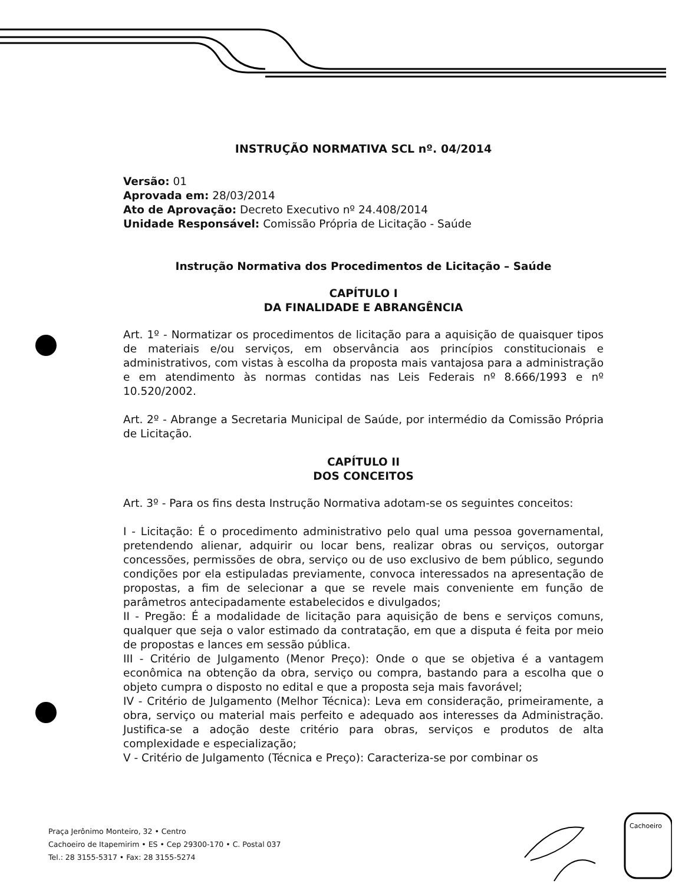INSTRUÇÃO NORMATIVA SCL nº. 04/2014
Versão: 01
Aprovada em: 28/03/2014
Ato de Aprovação: Decreto Executivo nº 24.408/2014
Unidade Responsável: Comissão Própria de Licitação - Saúde
Instrução Normativa dos Procedimentos de Licitação – Saúde
CAPÍTULO I
DA FINALIDADE E ABRANGÊNCIA
Art. 1º - Normatizar os procedimentos de licitação para a aquisição de quaisquer tipos de materiais e/ou serviços, em observância aos princípios constitucionais e administrativos, com vistas à escolha da proposta mais vantajosa para a administração e em atendimento às normas contidas nas Leis Federais nº 8.666/1993 e nº 10.520/2002.
Art. 2º - Abrange a Secretaria Municipal de Saúde, por intermédio da Comissão Própria de Licitação.
CAPÍTULO II
DOS CONCEITOS
Art. 3º - Para os fins desta Instrução Normativa adotam-se os seguintes conceitos:
I - Licitação: É o procedimento administrativo pelo qual uma pessoa governamental, pretendendo alienar, adquirir ou locar bens, realizar obras ou serviços, outorgar concessões, permissões de obra, serviço ou de uso exclusivo de bem público, segundo condições por ela estipuladas previamente, convoca interessados na apresentação de propostas, a fim de selecionar a que se revele mais conveniente em função de parâmetros antecipadamente estabelecidos e divulgados;
II - Pregão: É a modalidade de licitação para aquisição de bens e serviços comuns, qualquer que seja o valor estimado da contratação, em que a disputa é feita por meio de propostas e lances em sessão pública.
III - Critério de Julgamento (Menor Preço): Onde o que se objetiva é a vantagem econômica na obtenção da obra, serviço ou compra, bastando para a escolha que o objeto cumpra o disposto no edital e que a proposta seja mais favorável;
IV - Critério de Julgamento (Melhor Técnica): Leva em consideração, primeiramente, a obra, serviço ou material mais perfeito e adequado aos interesses da Administração. Justifica-se a adoção deste critério para obras, serviços e produtos de alta complexidade e especialização;
V - Critério de Julgamento (Técnica e Preço): Caracteriza-se por combinar os
Praça Jerônimo Monteiro, 32 • Centro
Cachoeiro de Itapemirim • ES • Cep 29300-170 • C. Postal 037
Tel.: 28 3155-5317 • Fax: 28 3155-5274
Cachoeiro